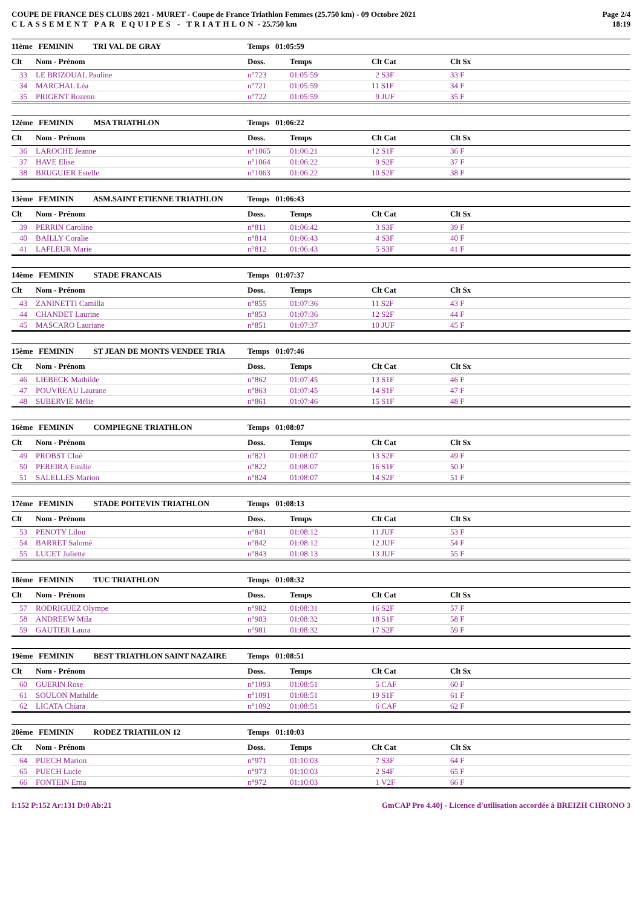COUPE DE FRANCE DES CLUBS 2021 - MURET - Coupe de France Triathlon Femmes (25.750 km) - 09 Octobre 2021
CLASSEMENT PAR EQUIPES - TRIATHLON - 25.750 km
Page 2/4
18:19
| 11ème FEMININ TRI VAL DE GRAY | | Temps 01:05:59 | | | | |
| Clt | Nom - Prénom | Doss. | Temps | Clt Cat | | Clt Sx |
| 33 | LE BRIZOUAL Pauline | n°723 | 01:05:59 | 2 S3F | | 33 F |
| 34 | MARCHAL Léa | n°721 | 01:05:59 | 11 S1F | | 34 F |
| 35 | PRIGENT Rozenn | n°722 | 01:05:59 | 9 JUF | | 35 F |
| 12ème FEMININ MSA TRIATHLON | | Temps 01:06:22 | | | | |
| Clt | Nom - Prénom | Doss. | Temps | Clt Cat | | Clt Sx |
| 36 | LAROCHE Jeanne | n°1065 | 01:06:21 | 12 S1F | | 36 F |
| 37 | HAVE Elise | n°1064 | 01:06:22 | 9 S2F | | 37 F |
| 38 | BRUGUIER Estelle | n°1063 | 01:06:22 | 10 S2F | | 38 F |
| 13ème FEMININ ASM.SAINT ETIENNE TRIATHLON | | Temps 01:06:43 | | | | |
| Clt | Nom - Prénom | Doss. | Temps | Clt Cat | | Clt Sx |
| 39 | PERRIN Caroline | n°811 | 01:06:42 | 3 S3F | | 39 F |
| 40 | BAILLY Coralie | n°814 | 01:06:43 | 4 S3F | | 40 F |
| 41 | LAFLEUR Marie | n°812 | 01:06:43 | 5 S3F | | 41 F |
| 14ème FEMININ STADE FRANCAIS | | Temps 01:07:37 | | | | |
| Clt | Nom - Prénom | Doss. | Temps | Clt Cat | | Clt Sx |
| 43 | ZANINETTI Camilla | n°855 | 01:07:36 | 11 S2F | | 43 F |
| 44 | CHANDET Laurine | n°853 | 01:07:36 | 12 S2F | | 44 F |
| 45 | MASCARO Lauriane | n°851 | 01:07:37 | 10 JUF | | 45 F |
| 15ème FEMININ ST JEAN DE MONTS VENDEE TRIA | | Temps 01:07:46 | | | | |
| Clt | Nom - Prénom | Doss. | Temps | Clt Cat | | Clt Sx |
| 46 | LIEBECK Mathilde | n°862 | 01:07:45 | 13 S1F | | 46 F |
| 47 | POUVREAU Laurane | n°863 | 01:07:45 | 14 S1F | | 47 F |
| 48 | SUBERVIE Mélie | n°861 | 01:07:46 | 15 S1F | | 48 F |
| 16ème FEMININ COMPIEGNE TRIATHLON | | Temps 01:08:07 | | | | |
| Clt | Nom - Prénom | Doss. | Temps | Clt Cat | | Clt Sx |
| 49 | PROBST Cloé | n°821 | 01:08:07 | 13 S2F | | 49 F |
| 50 | PEREIRA Emilie | n°822 | 01:08:07 | 16 S1F | | 50 F |
| 51 | SALELLES Marion | n°824 | 01:08:07 | 14 S2F | | 51 F |
| 17ème FEMININ STADE POITEVIN TRIATHLON | | Temps 01:08:13 | | | | |
| Clt | Nom - Prénom | Doss. | Temps | Clt Cat | | Clt Sx |
| 53 | PENOTY Lilou | n°841 | 01:08:12 | 11 JUF | | 53 F |
| 54 | BARRET Salomé | n°842 | 01:08:12 | 12 JUF | | 54 F |
| 55 | LUCET Juliette | n°843 | 01:08:13 | 13 JUF | | 55 F |
| 18ème FEMININ TUC TRIATHLON | | Temps 01:08:32 | | | | |
| Clt | Nom - Prénom | Doss. | Temps | Clt Cat | | Clt Sx |
| 57 | RODRIGUEZ Olympe | n°982 | 01:08:31 | 16 S2F | | 57 F |
| 58 | ANDREEW Mila | n°983 | 01:08:32 | 18 S1F | | 58 F |
| 59 | GAUTIER Laura | n°981 | 01:08:32 | 17 S2F | | 59 F |
| 19ème FEMININ BEST TRIATHLON SAINT NAZAIRE | | Temps 01:08:51 | | | | |
| Clt | Nom - Prénom | Doss. | Temps | Clt Cat | | Clt Sx |
| 60 | GUERIN Rose | n°1093 | 01:08:51 | 5 CAF | | 60 F |
| 61 | SOULON Mathilde | n°1091 | 01:08:51 | 19 S1F | | 61 F |
| 62 | LICATA Chiara | n°1092 | 01:08:51 | 6 CAF | | 62 F |
| 20ème FEMININ RODEZ TRIATHLON 12 | | Temps 01:10:03 | | | | |
| Clt | Nom - Prénom | Doss. | Temps | Clt Cat | | Clt Sx |
| 64 | PUECH Marion | n°971 | 01:10:03 | 7 S3F | | 64 F |
| 65 | PUECH Lucie | n°973 | 01:10:03 | 2 S4F | | 65 F |
| 66 | FONTEIN Erna | n°972 | 01:10:03 | 1 V2F | | 66 F |
I:152 P:152 Ar:131 D:0 Ab:21 GmCAP Pro 4.40j - Licence d'utilisation accordée à BREIZH CHRONO 3